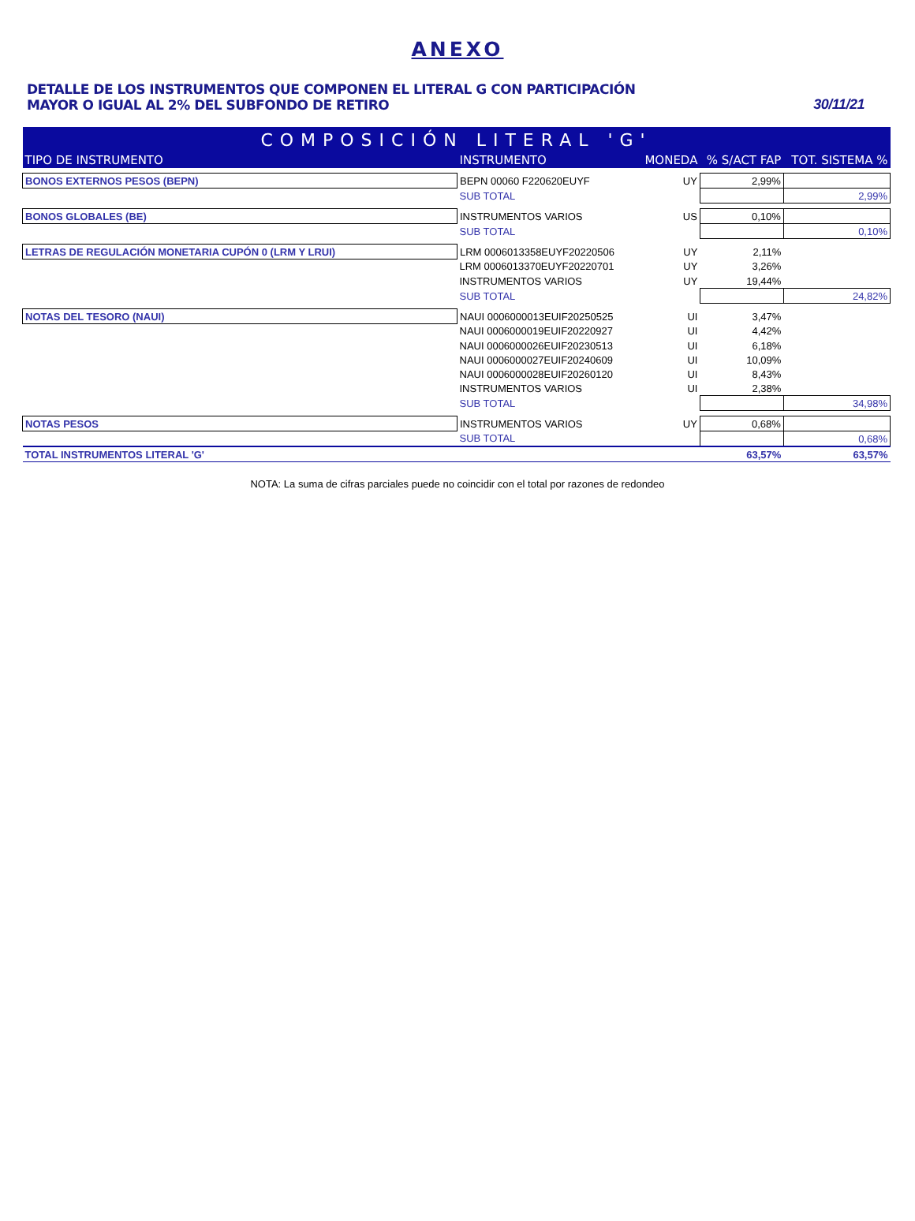ANEXO
DETALLE DE LOS INSTRUMENTOS QUE COMPONEN EL LITERAL G CON PARTICIPACIÓN
MAYOR O IGUAL AL 2% DEL SUBFONDO DE RETIRO
30/11/21
| COMPOSICIÓN LITERAL 'G' | | | | |
| TIPO DE INSTRUMENTO | INSTRUMENTO | MONEDA | % S/ACT FAP | TOT. SISTEMA % |
| BONOS EXTERNOS PESOS (BEPN) | BEPN 00060 F220620EUYF | UY | 2,99% | |
| | SUB TOTAL | | | 2,99% |
| BONOS GLOBALES (BE) | INSTRUMENTOS VARIOS | US | 0,10% | |
| | SUB TOTAL | | | 0,10% |
| LETRAS DE REGULACIÓN MONETARIA CUPÓN 0 (LRM Y LRUI) | LRM 0006013358EUYF20220506 | UY | 2,11% | |
| | LRM 0006013370EUYF20220701 | UY | 3,26% | |
| | INSTRUMENTOS VARIOS | UY | 19,44% | |
| | SUB TOTAL | | | 24,82% |
| NOTAS DEL TESORO (NAUI) | NAUI 0006000013EUIF20250525 | UI | 3,47% | |
| | NAUI 0006000019EUIF20220927 | UI | 4,42% | |
| | NAUI 0006000026EUIF20230513 | UI | 6,18% | |
| | NAUI 0006000027EUIF20240609 | UI | 10,09% | |
| | NAUI 0006000028EUIF20260120 | UI | 8,43% | |
| | INSTRUMENTOS VARIOS | UI | 2,38% | |
| | SUB TOTAL | | | 34,98% |
| NOTAS PESOS | INSTRUMENTOS VARIOS | UY | 0,68% | |
| | SUB TOTAL | | | 0,68% |
| TOTAL INSTRUMENTOS LITERAL 'G' | | | 63,57% | 63,57% |
NOTA: La suma de cifras parciales puede no coincidir con el total por razones de redondeo